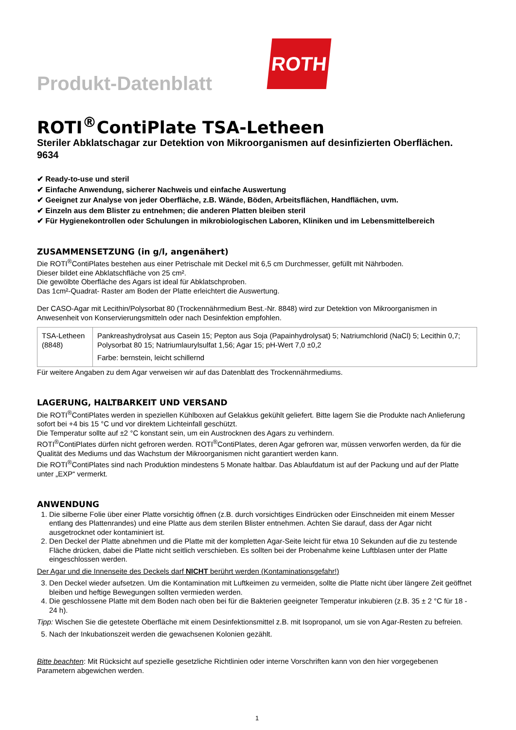Produkt-Datenblatt
ROTH
ROTI<sup>®</sup>ContiPlate TSA-Letheen
Steriler Abklatschagar zur Detektion von Mikroorganismen auf desinfizierten Oberflächen.
9634
✔ Ready-to-use und steril
✔ Einfache Anwendung, sicherer Nachweis und einfache Auswertung
✔ Geeignet zur Analyse von jeder Oberfläche, z.B. Wände, Böden, Arbeitsflächen, Handflächen, uvm.
✔ Einzeln aus dem Blister zu entnehmen; die anderen Platten bleiben steril
✔ Für Hygienekontrollen oder Schulungen in mikrobiologischen Laboren, Kliniken und im Lebensmittelbereich
ZUSAMMENSETZUNG (in g/l, angenähert)
Die ROTI<sup>®</sup>ContiPlates bestehen aus einer Petrischale mit Deckel mit 6,5 cm Durchmesser, gefüllt mit Nährboden.
Dieser bildet eine Abklatschfläche von 25 cm².
Die gewölbte Oberfläche des Agars ist ideal für Abklatschproben.
Das 1cm²-Quadrat- Raster am Boden der Platte erleichtert die Auswertung.
Der CASO-Agar mit Lecithin/Polysorbat 80 (Trockennährmedium Best.-Nr. 8848) wird zur Detektion von Mikroorganismen in Anwesenheit von Konservierungsmitteln oder nach Desinfektion empfohlen.
| TSA-Letheen (8848) | Pankreashydrolysat aus Casein 15; Pepton aus Soja (Papainhydrolysat) 5; Natriumchlorid (NaCl) 5; Lecithin 0,7; Polysorbat 80 15; Natriumlaurylsulfat 1,56; Agar 15; pH-Wert 7,0 ±0,2 Farbe: bernstein, leicht schillernd |
Für weitere Angaben zu dem Agar verweisen wir auf das Datenblatt des Trockennährmediums.
LAGERUNG, HALTBARKEIT UND VERSAND
Die ROTI<sup>®</sup>ContiPlates werden in speziellen Kühlboxen auf Gelakkus gekühlt geliefert. Bitte lagern Sie die Produkte nach Anlieferung sofort bei +4 bis 15 °C und vor direktem Lichteinfall geschützt.
Die Temperatur sollte auf ±2 °C konstant sein, um ein Austrocknen des Agars zu verhindern.
ROTI<sup>®</sup>ContiPlates dürfen nicht gefroren werden. ROTI<sup>®</sup>ContiPlates, deren Agar gefroren war, müssen verworfen werden, da für die Qualität des Mediums und das Wachstum der Mikroorganismen nicht garantiert werden kann.
Die ROTI<sup>®</sup>ContiPlates sind nach Produktion mindestens 5 Monate haltbar. Das Ablaufdatum ist auf der Packung und auf der Platte unter „EXP“ vermerkt.
ANWENDUNG
1. Die silberne Folie über einer Platte vorsichtig öffnen (z.B. durch vorsichtiges Eindrücken oder Einschneiden mit einem Messer entlang des Plattenrandes) und eine Platte aus dem sterilen Blister entnehmen. Achten Sie darauf, dass der Agar nicht ausgetrocknet oder kontaminiert ist.
2. Den Deckel der Platte abnehmen und die Platte mit der kompletten Agar-Seite leicht für etwa 10 Sekunden auf die zu testende Fläche drücken, dabei die Platte nicht seitlich verschieben. Es sollten bei der Probenahme keine Luftblasen unter der Platte eingeschlossen werden.
Der Agar und die Innenseite des Deckels darf NICHT berührt werden (Kontaminationsgefahr!)
3. Den Deckel wieder aufsetzen. Um die Kontamination mit Luftkeimen zu vermeiden, sollte die Platte nicht über längere Zeit geöffnet bleiben und heftige Bewegungen sollten vermieden werden.
4. Die geschlossene Platte mit dem Boden nach oben bei für die Bakterien geeigneter Temperatur inkubieren (z.B. 35 ± 2 °C für 18 - 24 h).
Tipp: Wischen Sie die getestete Oberfläche mit einem Desinfektionsmittel z.B. mit Isopropanol, um sie von Agar-Resten zu befreien.
5. Nach der Inkubationszeit werden die gewachsenen Kolonien gezählt.
Bitte beachten: Mit Rücksicht auf spezielle gesetzliche Richtlinien oder interne Vorschriften kann von den hier vorgegebenen Parametern abgewichen werden.
1